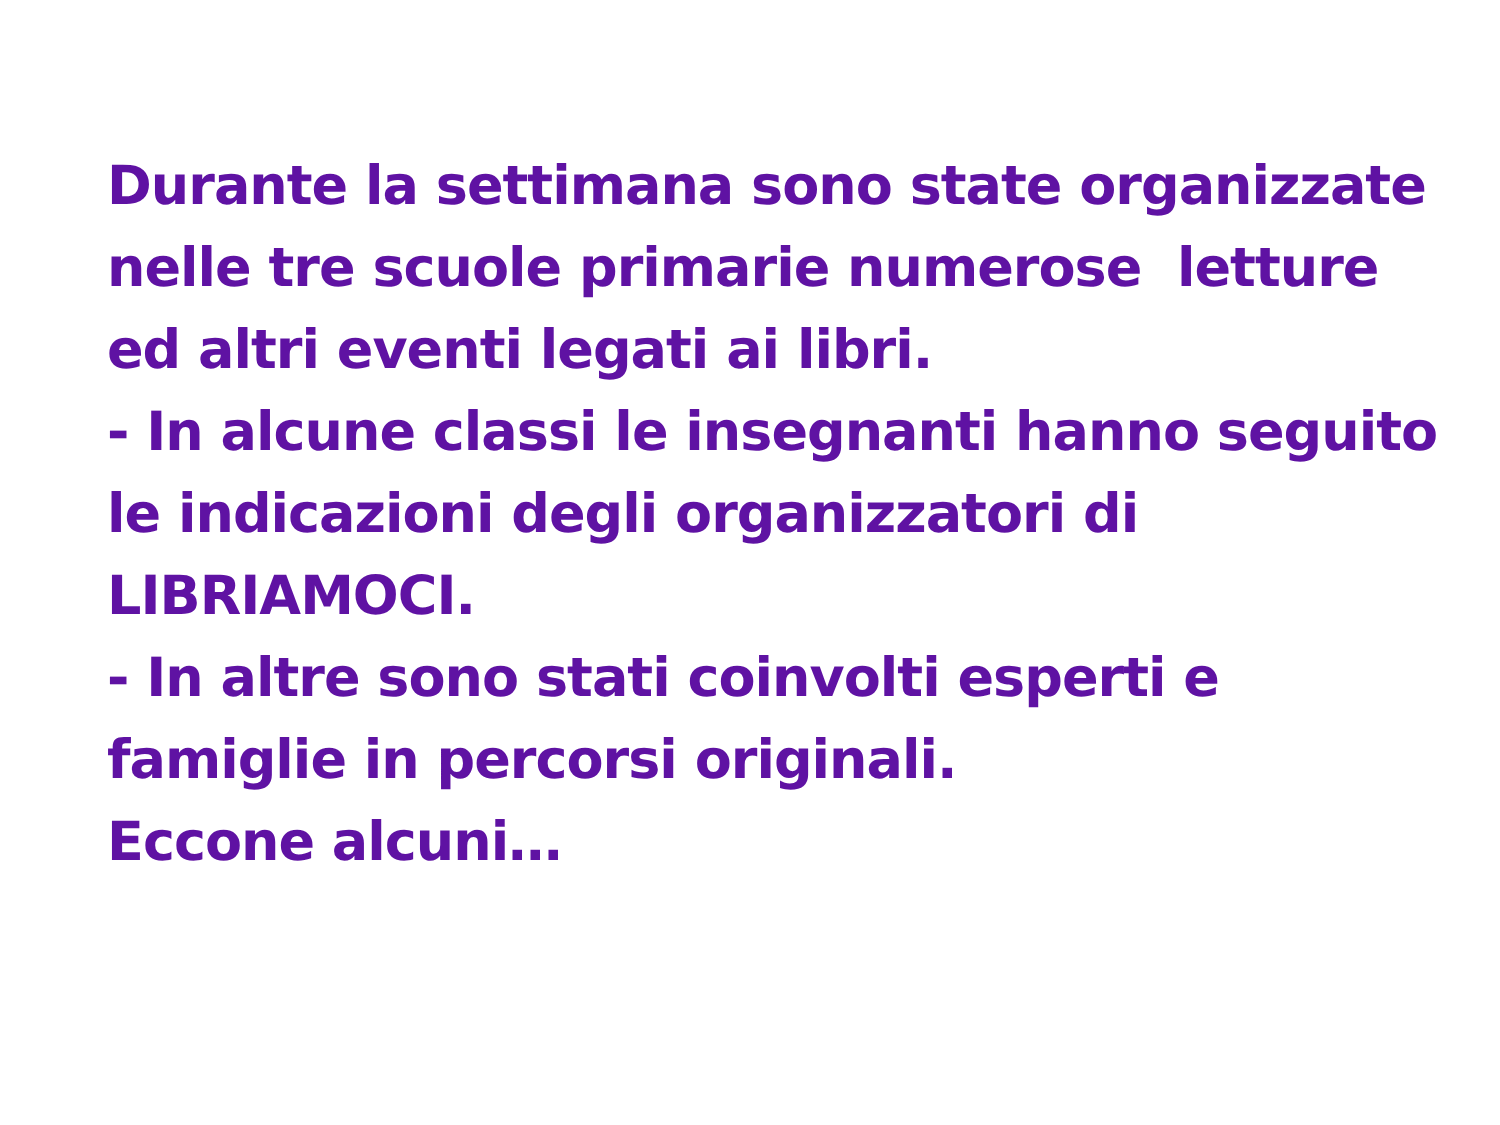Durante la settimana sono state organizzate nelle tre scuole primarie numerose letture ed altri eventi legati ai libri.
- In alcune classi le insegnanti hanno seguito le indicazioni degli organizzatori di LIBRIAMOCI.
- In altre sono stati coinvolti esperti e famiglie in percorsi originali.
Eccone alcuni…